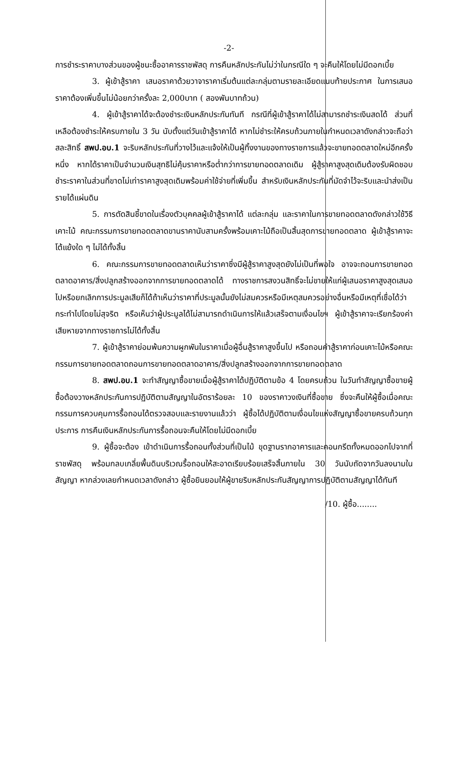-2-
การชำระราคาบางส่วนของผู้ชนะซื้ออาคารราชพัสดุ การคืนหลักประกันไม่ว่าในกรณีใด ๆ จะคืนให้โดยไม่มีดอกเบี้ย
3. ผู้เข้าสู้ราคา เสนอราคาด้วยวาจาราคาเริ่มต้นแต่ละกลุ่มตามรายละเอียดแนบท้ายประกาศ ในการเสนอราคาต้องเพิ่มขึ้นไม่น้อยกว่าครั้งละ 2,000บาท ( สองพันบาทถ้วน)
4. ผู้เข้าสู้ราคาได้จะต้องชำระเงินหลักประกันทันที กรณีที่ผู้เข้าสู้ราคาได้ไม่สามารถชำระเงินสดได้ ส่วนที่เหลือต้องชำระให้ครบภายใน 3 วัน นับตั้งแต่วันเข้าสู้ราคาได้ หากไม่ชำระให้ครบถ้วนภายในกำหนดเวลาดังกล่าวจะถือว่าสละสิทธิ์ สพป.อบ.1 จะริบหลักประกันที่วางไว้และแจ้งให้เป็นผู้ทิ้งงานของทางราชการแล้วจะขายทอดตลาดใหม่อีกครั้งหนึ่ง หากได้ราคาเป็นจำนวนเงินสุทธิไม่คุ้มราคาหรือต่ำกว่าการขายทอดตลาดเดิม ผู้สู้ราคาสูงสุดเดิมต้องรับผิดชอบชำระราคาในส่วนที่ขาดไม่เท่าราคาสูงสุดเดิมพร้อมค่าใช้จ่ายที่เพิ่มขึ้น สำหรับเงินหลักประกันที่มัดจำไว้จะริบและนำส่งเป็นรายได้แผ่นดิน
5. การตัดสินชี้ขาดในเรื่องตัวบุคคลผู้เข้าสู้ราคาได้ แต่ละกลุ่ม และราคาในการขายทอดตลาดดังกล่าวใช้วิธีเคาะไม้ คณะกรรมการขายทอดตลาดขานราคานับสามครั้งพร้อมเคาะไม้ถือเป็นสิ้นสุดการขายทอดตลาด ผู้เข้าสู้ราคาจะโต้แย้งใด ๆ ไม่ได้ทั้งสิ้น
6. คณะกรรมการขายทอดตลาดเห็นว่าราคาซึ่งมีผู้สู้ราคาสูงสุดยังไม่เป็นที่พอใจ อาจจะถอนการขายทอดตลาดอาคาร/สิ่งปลูกสร้างออกจากการขายทอดตลาดได้ ทางราชการสงวนสิทธิ์จะไม่ขายให้แก่ผู้เสนอราคาสูงสุดเสมอไปหรือยกเลิกการประมูลเสียก็ได้ถ้าเห็นว่าราคาที่ประมูลนั้นยังไม่สมควรหรือมีเหตุสมควรอย่างอื่นหรือมีเหตุที่เชื่อได้ว่ากระทำไปโดยไม่สุจริต หรือเห็นว่าผู้ประมูลได้ไม่สามารถดำเนินการให้แล้วเสร็จตามเงื่อนไขฯ ผู้เข้าสู้ราคาจะเรียกร้องค่าเสียหายจากทางราชการไม่ได้ทั้งสิ้น
7. ผู้เข้าสู้ราคาย่อมพ้นความผูกพันในราคาเมื่อผู้อื่นสู้ราคาสูงขึ้นไป หรือถอนคำสู้ราคาก่อนเคาะไม้หรือคณะกรรมการขายทอดตลาดถอนการขายทอดตลาดอาคาร/สิ่งปลูกสร้างออกจากการขายทอดตลาด
8. สพป.อบ.1 จะทำสัญญาซื้อขายเมื่อผู้สู้ราคาได้ปฏิบัติตามข้อ 4 โดยครบถ้วน ในวันทำสัญญาซื้อขายผู้ซื้อต้องวางหลักประกันการปฏิบัติตามสัญญาในอัตราร้อยละ 10 ของราคาวงเงินที่ซื้อขาย ซึ่งจะคืนให้ผู้ซื้อเมื่อคณะกรรมการควบคุมการรื้อถอนได้ตรวจสอบและรายงานแล้วว่า ผู้ซื้อได้ปฏิบัติตามเงื่อนไขแห่งสัญญาซื้อขายครบถ้วนทุกประการ การคืนเงินหลักประกันการรื้อถอนจะคืนให้โดยไม่มีดอกเบี้ย
9. ผู้ซื้อจะต้อง เข้าดำเนินการรื้อถอนทั้งส่วนที่เป็นไม้ ขุดฐานรากอาคารและคอนกรีตทั้งหมดออกไปจากที่ราชพัสดุ พร้อมกลบเกลี่ยพื้นดินบริเวณรื้อถอนให้สะอาดเรียบร้อยเสร็จสิ้นภายใน 30 วันนับถัดจากวันลงนามในสัญญา หากล่วงเลยกำหนดเวลาดังกล่าว ผู้ซื้อยินยอมให้ผู้ขายริบหลักประกันสัญญาการปฏิบัติตามสัญญาได้ทันที
/10. ผู้ซื้อ........